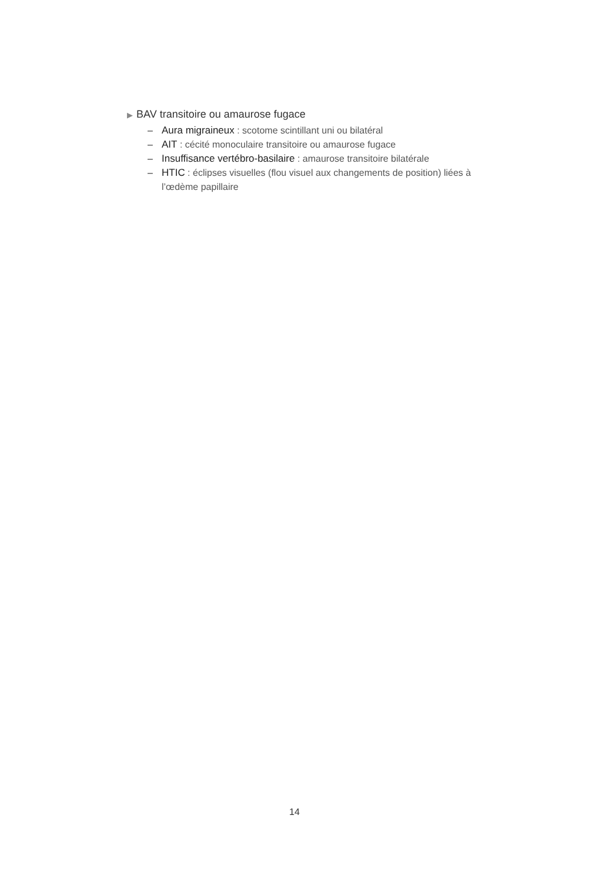▶ BAV transitoire ou amaurose fugace
– Aura migraineux : scotome scintillant uni ou bilatéral
– AIT : cécité monoculaire transitoire ou amaurose fugace
– Insuffisance vertébro-basilaire : amaurose transitoire bilatérale
– HTIC : éclipses visuelles (flou visuel aux changements de position) liées à l’œdème papillaire
14